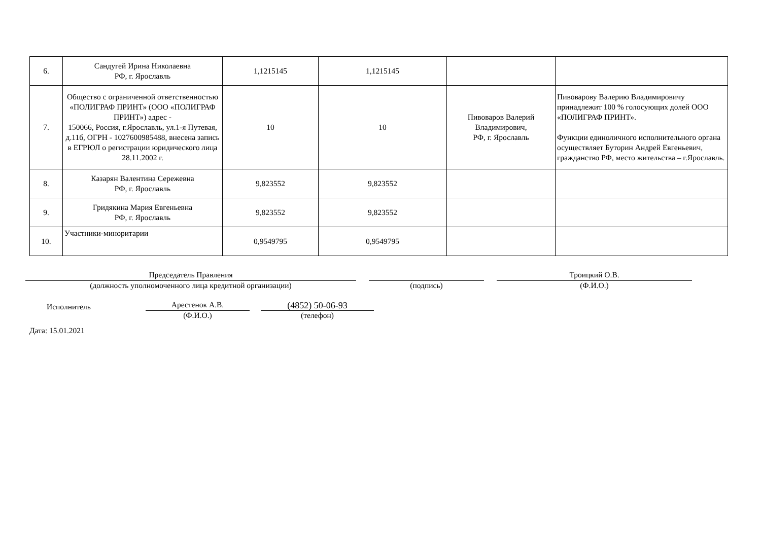| 6. | Сандугей Ирина Николаевна РФ, г. Ярославль | 1,1215145 | 1,1215145 | | |
| 7. | Общество с ограниченной ответственностью «ПОЛИГРАФ ПРИНТ» (ООО «ПОЛИГРАФ ПРИНТ») адрес - 150066, Россия, г.Ярославль, ул.1-я Путевая, д.11б, ОГРН - 1027600985488, внесена запись в ЕГРЮЛ о регистрации юридического лица 28.11.2002 г. | 10 | 10 | Пивоваров Валерий Владимирович, РФ, г. Ярославль | Пивоварову Валерию Владимировичу принадлежит 100 % голосующих долей ООО «ПОЛИГРАФ ПРИНТ». Функции единоличного исполнительного органа осуществляет Буторин Андрей Евгеньевич, гражданство РФ, место жительства – г.Ярославль. |
| 8. | Казарян Валентина Сережевна РФ, г. Ярославль | 9,823552 | 9,823552 | | |
| 9. | Гридякина Мария Евгеньевна РФ, г. Ярославль | 9,823552 | 9,823552 | | |
| 10. | Участники-миноритарии | 0,9549795 | 0,9549795 | | |
Председатель Правления
(должность уполномоченного лица кредитной организации)
(подпись)
Троицкий О.В.
(Ф.И.О.)
Исполнитель
Арестенок А.В.
(Ф.И.О.)
(4852) 50-06-93
(телефон)
Дата: 15.01.2021